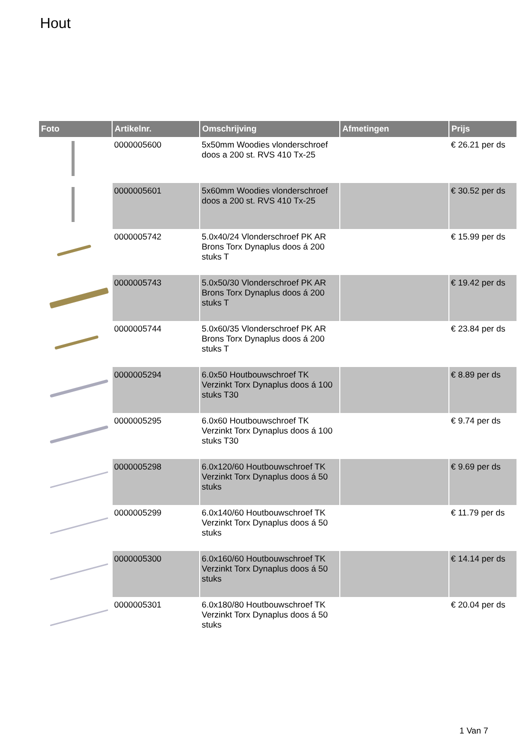Hout
| Foto | Artikelnr. | Omschrijving | Afmetingen | Prijs |
| --- | --- | --- | --- | --- |
| | 0000005600 | 5x50mm Woodies vlonderschroef doos a 200 st. RVS 410 Tx-25 | | € 26.21 per ds |
| | 0000005601 | 5x60mm Woodies vlonderschroef doos a 200 st. RVS 410 Tx-25 | | € 30.52 per ds |
| | 0000005742 | 5.0x40/24 Vlonderschroef PK AR Brons Torx Dynaplus doos á 200 stuks T | | € 15.99 per ds |
| | 0000005743 | 5.0x50/30 Vlonderschroef PK AR Brons Torx Dynaplus doos á 200 stuks T | | € 19.42 per ds |
| | 0000005744 | 5.0x60/35 Vlonderschroef PK AR Brons Torx Dynaplus doos á 200 stuks T | | € 23.84 per ds |
| | 0000005294 | 6.0x50 Houtbouwschroef TK Verzinkt Torx Dynaplus doos á 100 stuks T30 | | € 8.89 per ds |
| | 0000005295 | 6.0x60 Houtbouwschroef TK Verzinkt Torx Dynaplus doos á 100 stuks T30 | | € 9.74 per ds |
| | 0000005298 | 6.0x120/60 Houtbouwschroef TK Verzinkt Torx Dynaplus doos á 50 stuks | | € 9.69 per ds |
| | 0000005299 | 6.0x140/60 Houtbouwschroef TK Verzinkt Torx Dynaplus doos á 50 stuks | | € 11.79 per ds |
| | 0000005300 | 6.0x160/60 Houtbouwschroef TK Verzinkt Torx Dynaplus doos á 50 stuks | | € 14.14 per ds |
| | 0000005301 | 6.0x180/80 Houtbouwschroef TK Verzinkt Torx Dynaplus doos á 50 stuks | | € 20.04 per ds |
1 Van 7